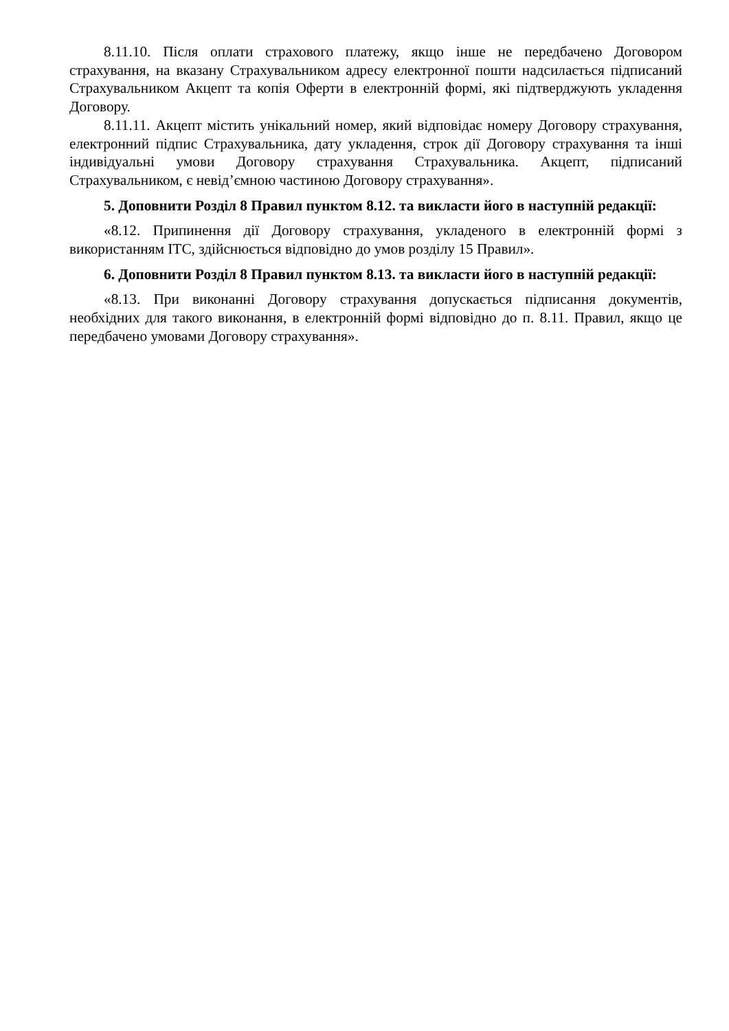8.11.10. Після оплати страхового платежу, якщо інше не передбачено Договором страхування, на вказану Страхувальником адресу електронної пошти надсилається підписаний Страхувальником Акцепт та копія Оферти в електронній формі, які підтверджують укладення Договору.
8.11.11. Акцепт містить унікальний номер, який відповідає номеру Договору страхування, електронний підпис Страхувальника, дату укладення, строк дії Договору страхування та інші індивідуальні умови Договору страхування Страхувальника. Акцепт, підписаний Страхувальником, є невід’ємною частиною Договору страхування».
5. Доповнити Розділ 8 Правил пунктом 8.12. та викласти його в наступній редакції:
«8.12. Припинення дії Договору страхування, укладеного в електронній формі з використанням ІТС, здійснюється відповідно до умов розділу 15 Правил».
6. Доповнити Розділ 8 Правил пунктом 8.13. та викласти його в наступній редакції:
«8.13. При виконанні Договору страхування допускається підписання документів, необхідних для такого виконання, в електронній формі відповідно до п. 8.11. Правил, якщо це передбачено умовами Договору страхування».